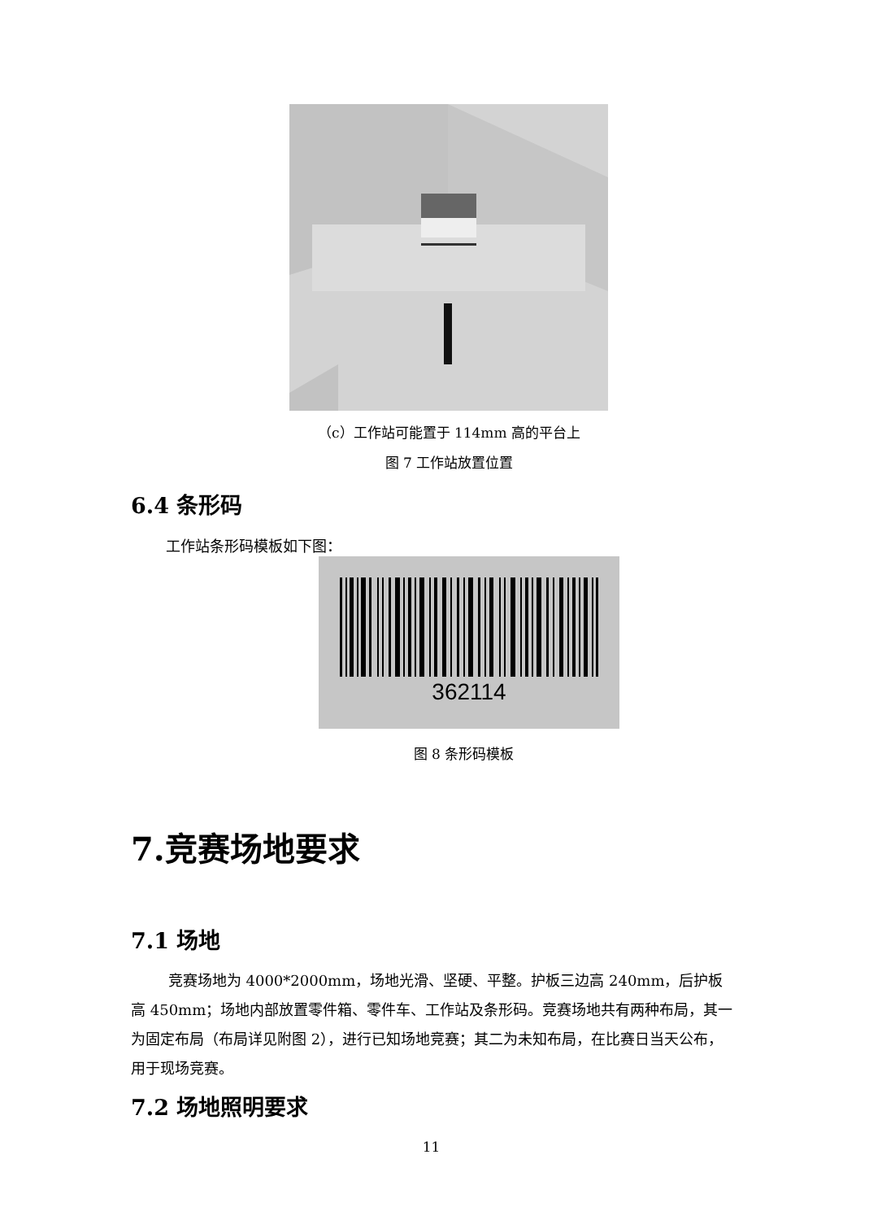（c）工作站可能置于 114mm 高的平台上
图 7 工作站放置位置
6.4 条形码
工作站条形码模板如下图：
362114
图 8 条形码模板
7.竞赛场地要求
7.1 场地
竞赛场地为 4000*2000mm，场地光滑、坚硬、平整。护板三边高 240mm，后护板高 450mm；场地内部放置零件箱、零件车、工作站及条形码。竞赛场地共有两种布局，其一为固定布局（布局详见附图 2），进行已知场地竞赛；其二为未知布局，在比赛日当天公布，用于现场竞赛。
7.2 场地照明要求
11